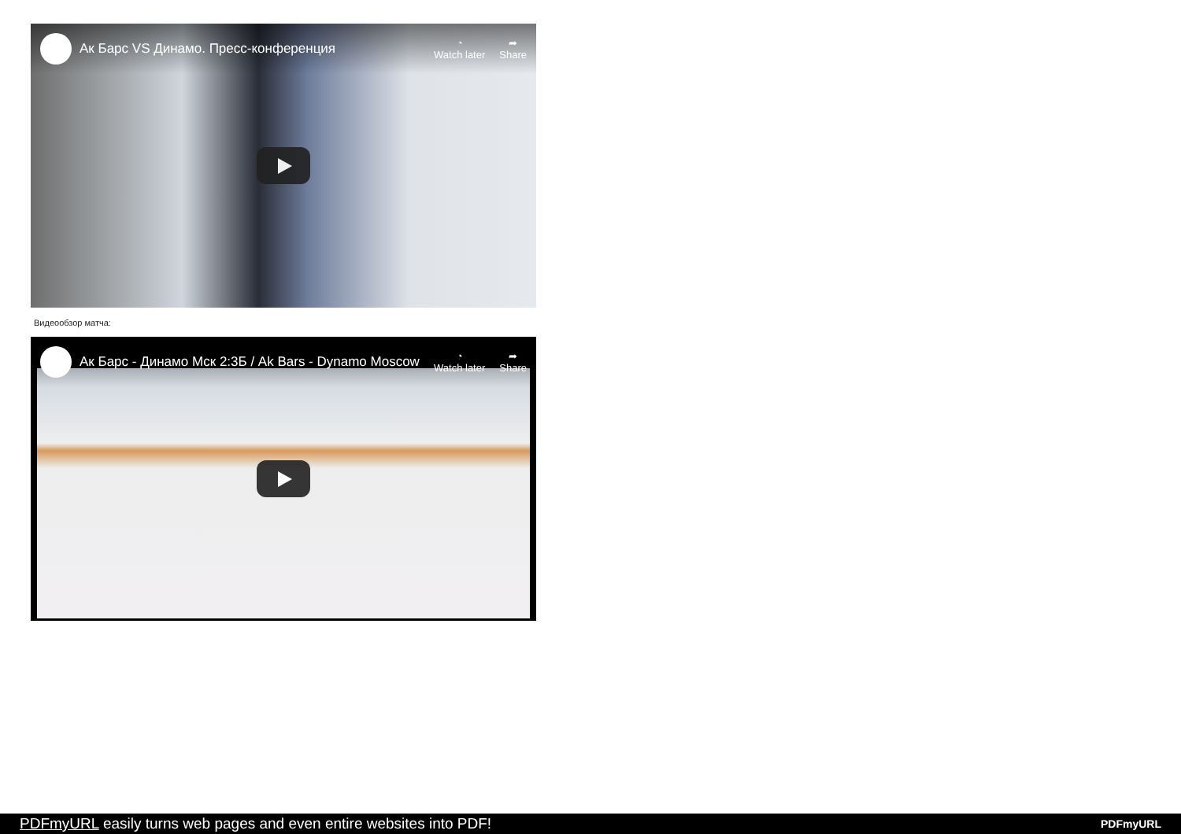Ак Барс VS Динамо. Пресс-конференция
◔
Watch later
➦
Share
Видеообзор матча:
Ак Барс - Динамо Мск 2:3Б / Ak Bars - Dynamo Moscow
◔
Watch later
➦
Share
PDFmyURL easily turns web pages and even entire websites into PDF! PDFmyURL